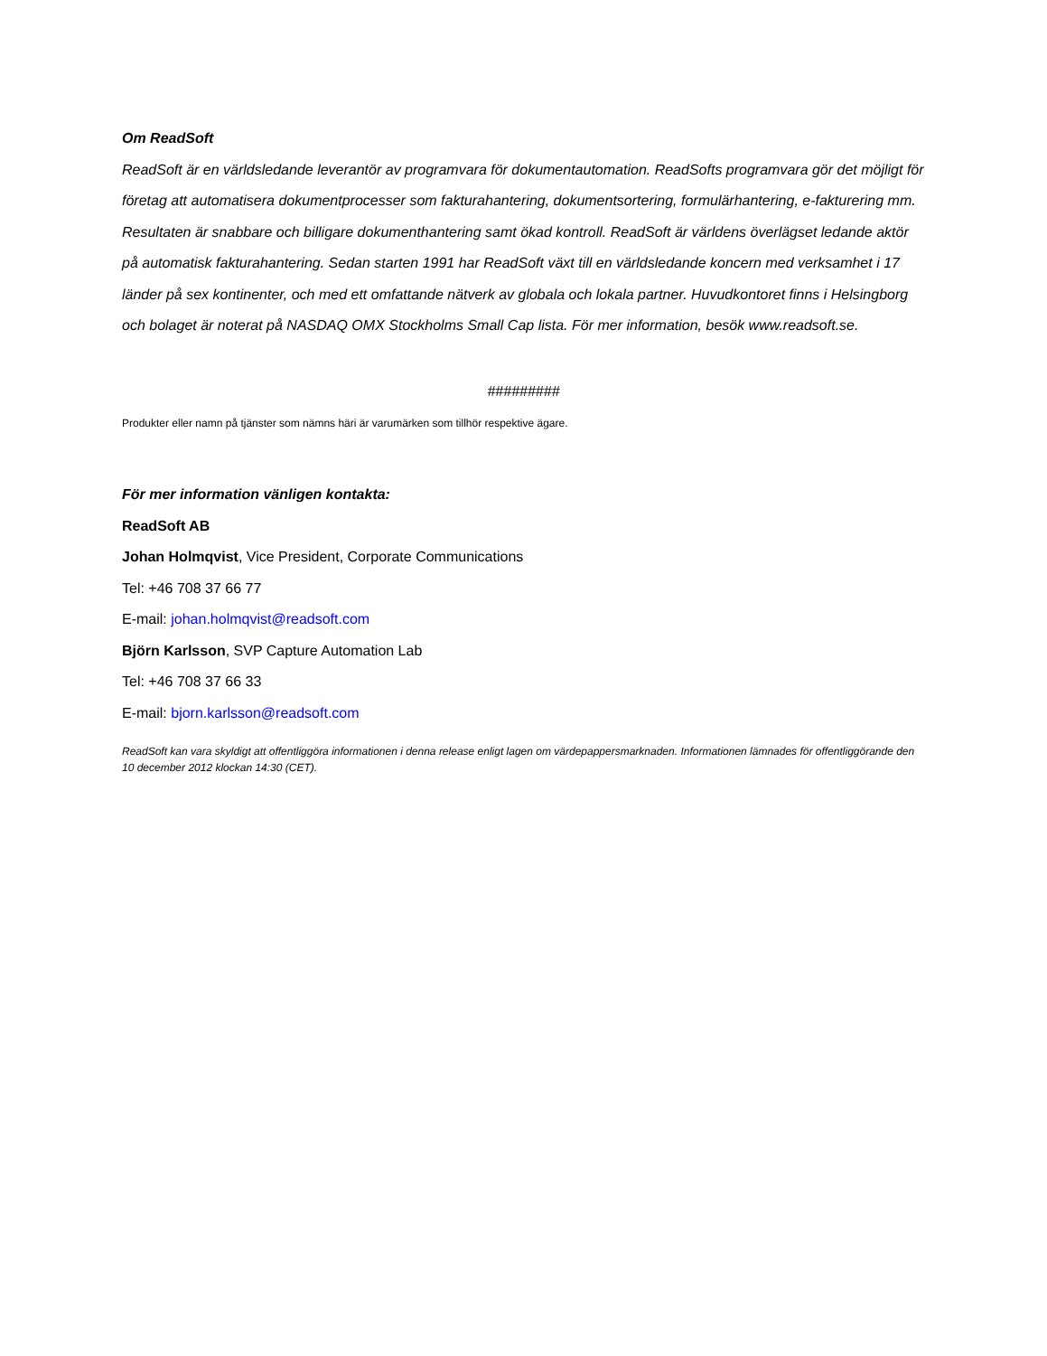Om ReadSoft
ReadSoft är en världsledande leverantör av programvara för dokumentautomation. ReadSofts programvara gör det möjligt för företag att automatisera dokumentprocesser som fakturahantering, dokumentsortering, formulärhantering, e-fakturering mm. Resultaten är snabbare och billigare dokumenthantering samt ökad kontroll. ReadSoft är världens överlägset ledande aktör på automatisk fakturahantering. Sedan starten 1991 har ReadSoft växt till en världsledande koncern med verksamhet i 17 länder på sex kontinenter, och med ett omfattande nätverk av globala och lokala partner. Huvudkontoret finns i Helsingborg och bolaget är noterat på NASDAQ OMX Stockholms Small Cap lista. För mer information, besök www.readsoft.se.
#########
Produkter eller namn på tjänster som nämns häri är varumärken som tillhör respektive ägare.
För mer information vänligen kontakta:
ReadSoft AB
Johan Holmqvist, Vice President, Corporate Communications
Tel: +46 708 37 66 77
E-mail: johan.holmqvist@readsoft.com
Björn Karlsson, SVP Capture Automation Lab
Tel: +46 708 37 66 33
E-mail: bjorn.karlsson@readsoft.com
ReadSoft kan vara skyldigt att offentliggöra informationen i denna release enligt lagen om värdepappersmarknaden. Informationen lämnades för offentliggörande den 10 december 2012 klockan 14:30 (CET).